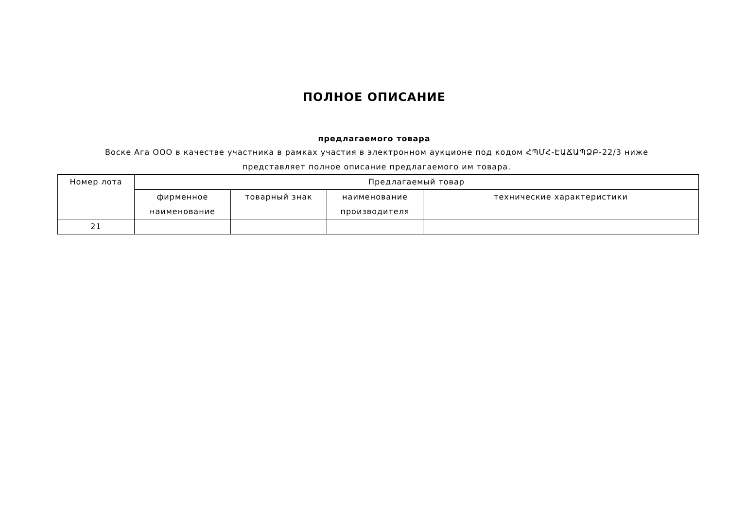ПОЛНОЕ ОПИСАНИЕ
предлагаемого товара
Воске Ага ООО в качестве участника в рамках участия в электронном аукционе под кодом ՀՊՄՀ-ԷԱՃԱՊՁԲ-22/3 ниже представляет полное описание предлагаемого им товара.
| Номер лота | Предлагаемый товар | | | |
| | фирменное наименование | товарный знак | наименование производителя | технические характеристики |
| 21 | | | | |